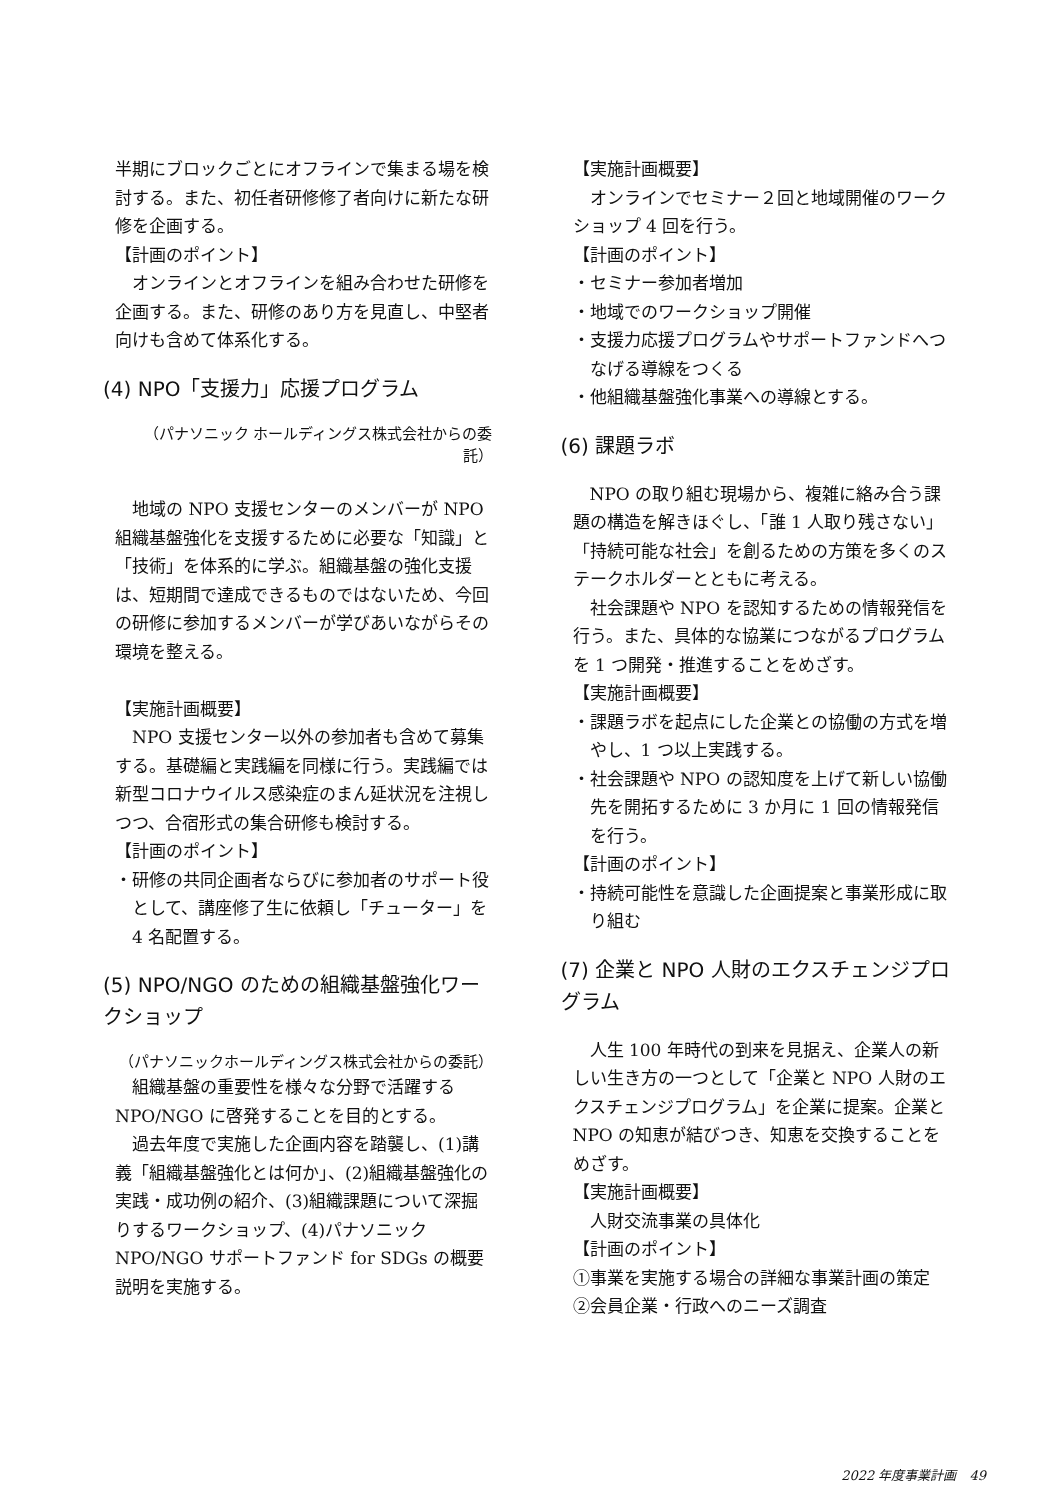半期にブロックごとにオフラインで集まる場を検討する。また、初任者研修修了者向けに新たな研修を企画する。
【計画のポイント】
オンラインとオフラインを組み合わせた研修を企画する。また、研修のあり方を見直し、中堅者向けも含めて体系化する。
(4) NPO「支援力」応援プログラム
（パナソニック ホールディングス株式会社からの委託）
地域の NPO 支援センターのメンバーが NPO 組織基盤強化を支援するために必要な「知識」と「技術」を体系的に学ぶ。組織基盤の強化支援は、短期間で達成できるものではないため、今回の研修に参加するメンバーが学びあいながらその環境を整える。
【実施計画概要】
NPO 支援センター以外の参加者も含めて募集する。基礎編と実践編を同様に行う。実践編では新型コロナウイルス感染症のまん延状況を注視しつつ、合宿形式の集合研修も検討する。
【計画のポイント】
・研修の共同企画者ならびに参加者のサポート役として、講座修了生に依頼し「チューター」を 4 名配置する。
(5) NPO/NGO のための組織基盤強化ワークショップ
（パナソニックホールディングス株式会社からの委託）
組織基盤の重要性を様々な分野で活躍する NPO/NGO に啓発することを目的とする。
過去年度で実施した企画内容を踏襲し、(1)講義「組織基盤強化とは何か」、(2)組織基盤強化の実践・成功例の紹介、(3)組織課題について深掘りするワークショップ、(4)パナソニック NPO/NGO サポートファンド for SDGs の概要説明を実施する。
【実施計画概要】
オンラインでセミナー２回と地域開催のワークショップ 4 回を行う。
【計画のポイント】
・セミナー参加者増加
・地域でのワークショップ開催
・支援力応援プログラムやサポートファンドへつなげる導線をつくる
・他組織基盤強化事業への導線とする。
(6) 課題ラボ
NPO の取り組む現場から、複雑に絡み合う課題の構造を解きほぐし、「誰 1 人取り残さない」「持続可能な社会」を創るための方策を多くのステークホルダーとともに考える。
社会課題や NPO を認知するための情報発信を行う。また、具体的な協業につながるプログラムを 1 つ開発・推進することをめざす。
【実施計画概要】
・課題ラボを起点にした企業との協働の方式を増やし、1 つ以上実践する。
・社会課題や NPO の認知度を上げて新しい協働先を開拓するために 3 か月に 1 回の情報発信を行う。
【計画のポイント】
・持続可能性を意識した企画提案と事業形成に取り組む
(7) 企業と NPO 人財のエクスチェンジプログラム
人生 100 年時代の到来を見据え、企業人の新しい生き方の一つとして「企業と NPO 人財のエクスチェンジプログラム」を企業に提案。企業と NPO の知恵が結びつき、知恵を交換することをめざす。
【実施計画概要】
人財交流事業の具体化
【計画のポイント】
①事業を実施する場合の詳細な事業計画の策定
②会員企業・行政へのニーズ調査
2022 年度事業計画　49